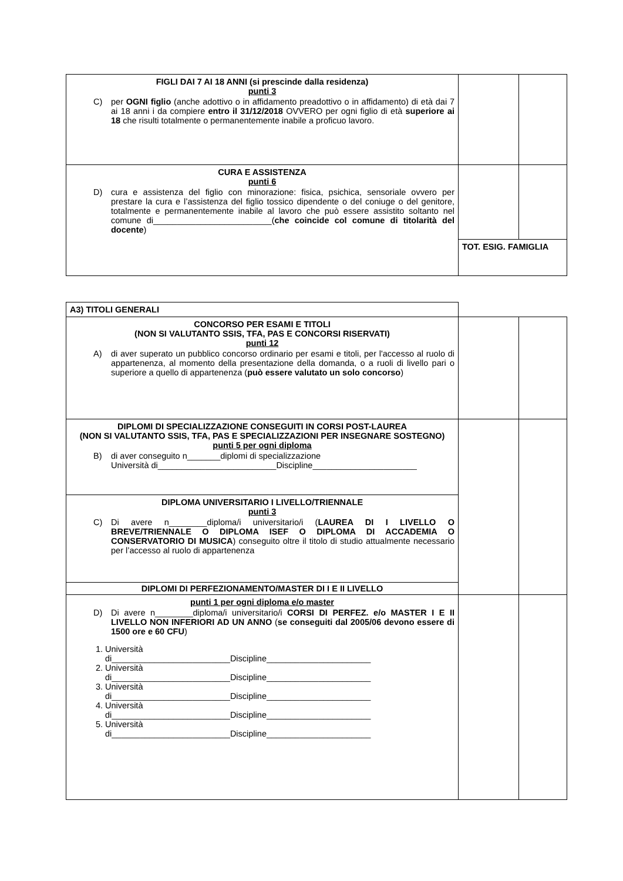| FIGLI DAI 7 AI 18 ANNI (si prescinde dalla residenza) punti 3 C) per OGNI figlio (anche adottivo o in affidamento preadottivo o in affidamento) di età dai 7 ai 18 anni i da compiere entro il 31/12/2018 OVVERO per ogni figlio di età superiore ai 18 che risulti totalmente o permanentemente inabile a proficuo lavoro. | | |
| CURA E ASSISTENZA punti 6 D) cura e assistenza del figlio con minorazione: fisica, psichica, sensoriale ovvero per prestare la cura e l’assistenza del figlio tossico dipendente o del coniuge o del genitore, totalmente e permanentemente inabile al lavoro che può essere assistito soltanto nel comune di_________________________( che coincide col comune di titolarità del docente ) | | |
| | TOT. ESIG. FAMIGLIA | |
| A3) TITOLI GENERALI | | |
| CONCORSO PER ESAMI E TITOLI (NON SI VALUTANTO SSIS, TFA, PAS E CONCORSI RISERVATI) punti 12 A) di aver superato un pubblico concorso ordinario per esami e titoli, per l'accesso al ruolo di appartenenza, al momento della presentazione della domanda, o a ruoli di livello pari o superiore a quello di appartenenza ( può essere valutato un solo concorso ) | | |
| DIPLOMI DI SPECIALIZZAZIONE CONSEGUITI IN CORSI POST-LAUREA (NON SI VALUTANTO SSIS, TFA, PAS E SPECIALIZZAZIONI PER INSEGNARE SOSTEGNO) punti 5 per ogni diploma B) di aver conseguito n_______diplomi di specializzazione Università di_________________________Discipline______________________ | | |
| DIPLOMA UNIVERSITARIO I LIVELLO/TRIENNALE punti 3 C) Di avere n________diploma/i universitario/i ( LAUREA DI I LIVELLO O BREVE/TRIENNALE O DIPLOMA ISEF O DIPLOMA DI ACCADEMIA O CONSERVATORIO DI MUSICA ) conseguito oltre il titolo di studio attualmente necessario per l’accesso al ruolo di appartenenza | | |
| DIPLOMI DI PERFEZIONAMENTO/MASTER DI I E II LIVELLO | | |
| punti 1 per ogni diploma e/o master D) Di avere n________diploma/i universitario/i CORSI DI PERFEZ. e/o MASTER I E II LIVELLO NON INFERIORI AD UN ANNO ( se conseguiti dal 2005/06 devono essere di 1500 ore e 60 CFU ) 1. Università di_________________________Discipline______________________ 2. Università di_________________________Discipline______________________ 3. Università di_________________________Discipline______________________ 4. Università di_________________________Discipline______________________ 5. Università di_________________________Discipline______________________ | | |